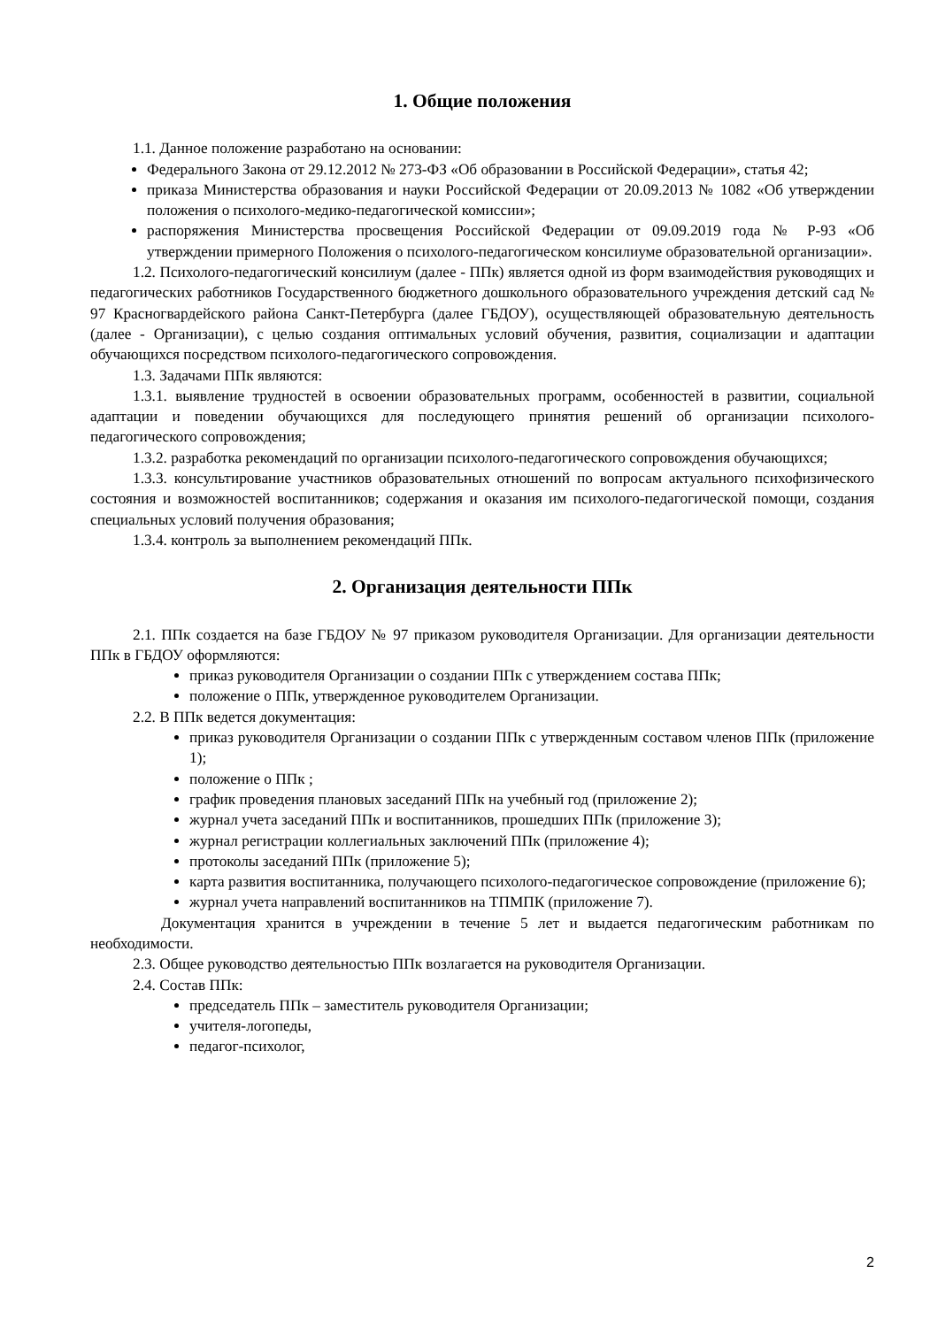1. Общие положения
1.1. Данное положение разработано на основании:
Федерального Закона от 29.12.2012 № 273-ФЗ «Об образовании в Российской Федерации», статья 42;
приказа Министерства образования и науки Российской Федерации от 20.09.2013 № 1082 «Об утверждении положения о психолого-медико-педагогической комиссии»;
распоряжения Министерства просвещения Российской Федерации от 09.09.2019 года № Р-93 «Об утверждении примерного Положения о психолого-педагогическом консилиуме образовательной организации».
1.2. Психолого-педагогический консилиум (далее - ППк) является одной из форм взаимодействия руководящих и педагогических работников Государственного бюджетного дошкольного образовательного учреждения детский сад № 97 Красногвардейского района Санкт-Петербурга (далее ГБДОУ), осуществляющей образовательную деятельность (далее - Организации), с целью создания оптимальных условий обучения, развития, социализации и адаптации обучающихся посредством психолого-педагогического сопровождения.
1.3. Задачами ППк являются:
1.3.1. выявление трудностей в освоении образовательных программ, особенностей в развитии, социальной адаптации и поведении обучающихся для последующего принятия решений об организации психолого-педагогического сопровождения;
1.3.2. разработка рекомендаций по организации психолого-педагогического сопровождения обучающихся;
1.3.3. консультирование участников образовательных отношений по вопросам актуального психофизического состояния и возможностей воспитанников; содержания и оказания им психолого-педагогической помощи, создания специальных условий получения образования;
1.3.4. контроль за выполнением рекомендаций ППк.
2. Организация деятельности ППк
2.1. ППк создается на базе ГБДОУ № 97 приказом руководителя Организации. Для организации деятельности ППк в ГБДОУ оформляются:
приказ руководителя Организации о создании ППк с утверждением состава ППк;
положение о ППк, утвержденное руководителем Организации.
2.2. В ППк ведется документация:
приказ руководителя Организации о создании ППк с утвержденным составом членов ППк (приложение 1);
положение о ППк ;
график проведения плановых заседаний ППк на учебный год (приложение 2);
журнал учета заседаний ППк и воспитанников, прошедших ППк (приложение 3);
журнал регистрации коллегиальных заключений ППк (приложение 4);
протоколы заседаний ППк (приложение 5);
карта развития воспитанника, получающего психолого-педагогическое сопровождение (приложение 6);
журнал учета направлений воспитанников на ТПМПК (приложение 7).
Документация хранится в учреждении в течение 5 лет и выдается педагогическим работникам по необходимости.
2.3. Общее руководство деятельностью ППк возлагается на руководителя Организации.
2.4. Состав ППк:
председатель ППк – заместитель руководителя Организации;
учителя-логопеды,
педагог-психолог,
2